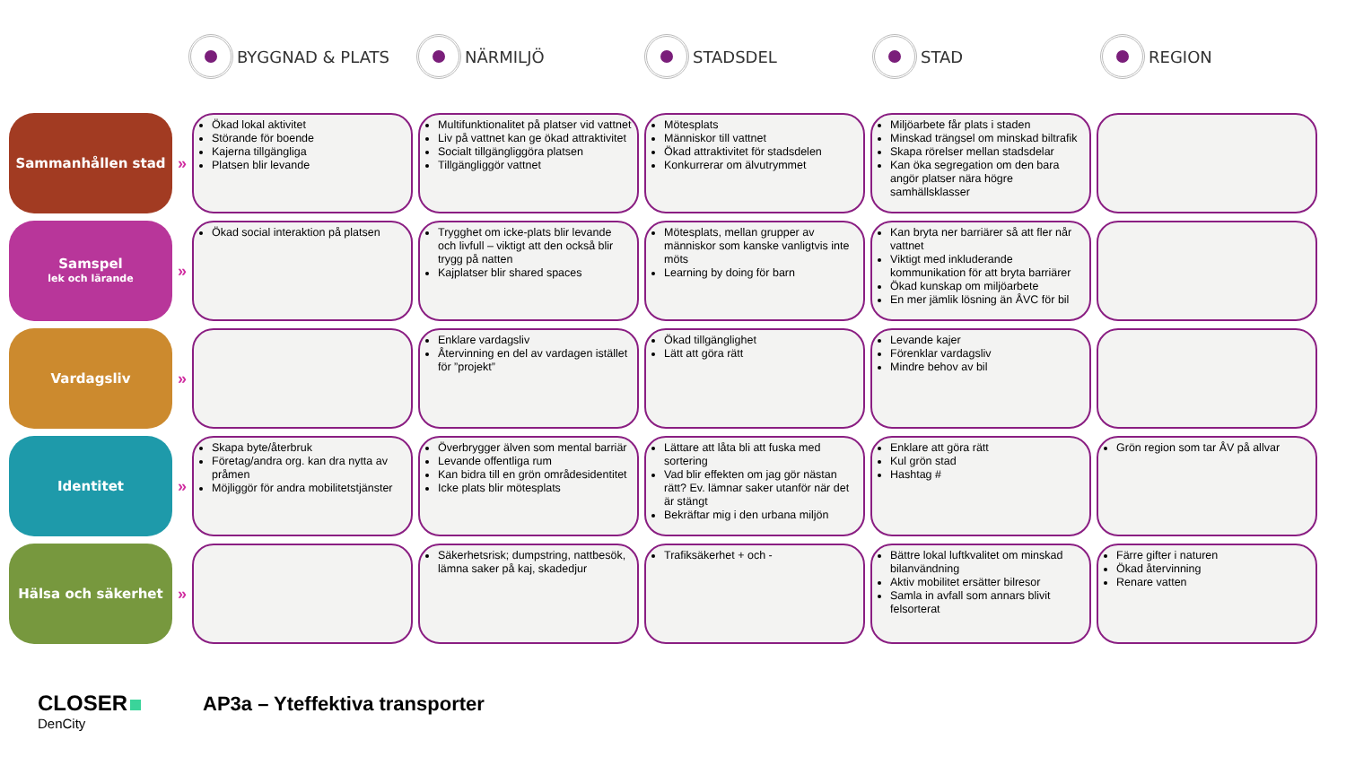BYGGNAD & PLATS NÄRMILJÖ STADSDEL STAD REGION
| Sammanhållen stad | » | Ökad lokal aktivitet Störande för boende Kajerna tillgängliga Platsen blir levande | Multifunktionalitet på platser vid vattnet Liv på vattnet kan ge ökad attraktivitet Socialt tillgängliggöra platsen Tillgängliggör vattnet | Mötesplats Människor till vattnet Ökad attraktivitet för stadsdelen Konkurrerar om älvutrymmet | Miljöarbete får plats i staden Minskad trängsel om minskad biltrafik Skapa rörelser mellan stadsdelar Kan öka segregation om den bara angör platser nära högre samhällsklasser | |
| Samspel lek och lärande | » | Ökad social interaktion på platsen | Trygghet om icke-plats blir levande och livfull – viktigt att den också blir trygg på natten Kajplatser blir shared spaces | Mötesplats, mellan grupper av människor som kanske vanligtvis inte möts Learning by doing för barn | Kan bryta ner barriärer så att fler når vattnet Viktigt med inkluderande kommunikation för att bryta barriärer Ökad kunskap om miljöarbete En mer jämlik lösning än ÅVC för bil | |
| Vardagsliv | » | | Enklare vardagsliv Återvinning en del av vardagen istället för ”projekt” | Ökad tillgänglighet Lätt att göra rätt | Levande kajer Förenklar vardagsliv Mindre behov av bil | |
| Identitet | » | Skapa byte/återbruk Företag/andra org. kan dra nytta av pråmen Möjliggör för andra mobilitetstjänster | Överbrygger älven som mental barriär Levande offentliga rum Kan bidra till en grön områdesidentitet Icke plats blir mötesplats | Lättare att låta bli att fuska med sortering Vad blir effekten om jag gör nästan rätt? Ev. lämnar saker utanför när det är stängt Bekräftar mig i den urbana miljön | Enklare att göra rätt Kul grön stad Hashtag # | Grön region som tar ÅV på allvar |
| Hälsa och säkerhet | » | | Säkerhetsrisk; dumpstring, nattbesök, lämna saker på kaj, skadedjur | Trafiksäkerhet + och - | Bättre lokal luftkvalitet om minskad bilanvändning Aktiv mobilitet ersätter bilresor Samla in avfall som annars blivit felsorterat | Färre gifter i naturen Ökad återvinning Renare vatten |
CLOSER
DenCity
AP3a – Yteffektiva transporter